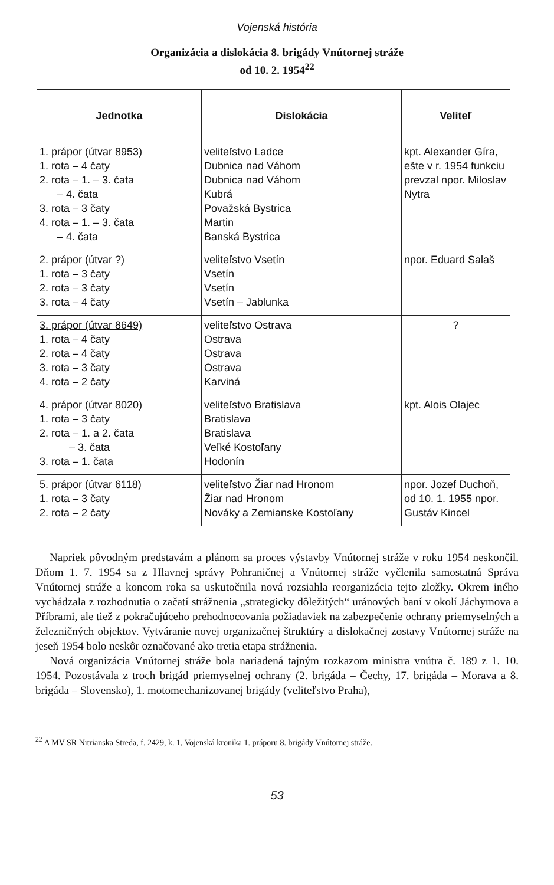Vojenská história
Organizácia a dislokácia 8. brigády Vnútornej stráže
od 10. 2. 1954<sup>22</sup>
| Jednotka | Dislokácia | Veliteľ |
| --- | --- | --- |
| 1. prápor (útvar 8953) 1. rota – 4 čaty 2. rota – 1. – 3. čata – 4. čata 3. rota – 3 čaty 4. rota – 1. – 3. čata – 4. čata | veliteľstvo Ladce Dubnica nad Váhom Dubnica nad Váhom Kubrá Považská Bystrica Martin Banská Bystrica | kpt. Alexander Gíra, ešte v r. 1954 funkciu prevzal npor. Miloslav Nytra |
| 2. prápor (útvar ?) 1. rota – 3 čaty 2. rota – 3 čaty 3. rota – 4 čaty | veliteľstvo Vsetín Vsetín Vsetín Vsetín – Jablunka | npor. Eduard Salaš |
| 3. prápor (útvar 8649) 1. rota – 4 čaty 2. rota – 4 čaty 3. rota – 3 čaty 4. rota – 2 čaty | veliteľstvo Ostrava Ostrava Ostrava Ostrava Karviná | ? |
| 4. prápor (útvar 8020) 1. rota – 3 čaty 2. rota – 1. a 2. čata – 3. čata 3. rota – 1. čata | veliteľstvo Bratislava Bratislava Bratislava Veľké Kostoľany Hodonín | kpt. Alois Olajec |
| 5. prápor (útvar 6118) 1. rota – 3 čaty 2. rota – 2 čaty | veliteľstvo Žiar nad Hronom Žiar nad Hronom Nováky a Zemianske Kostoľany | npor. Jozef Duchoň, od 10. 1. 1955 npor. Gustáv Kincel |
Napriek pôvodným predstavám a plánom sa proces výstavby Vnútornej stráže v roku 1954 neskončil. Dňom 1. 7. 1954 sa z Hlavnej správy Pohraničnej a Vnútornej stráže vyčlenila samostatná Správa Vnútornej stráže a koncom roka sa uskutočnila nová rozsiahla reorganizácia tejto zložky. Okrem iného vychádzala z rozhodnutia o začatí strážnenia „strategicky dôležitých“ uránových baní v okolí Jáchymova a Příbrami, ale tiež z pokračujúceho prehodnocovania požiadaviek na zabezpečenie ochrany priemyselných a železničných objektov. Vytváranie novej organizačnej štruktúry a dislokačnej zostavy Vnútornej stráže na jeseň 1954 bolo neskôr označované ako tretia etapa strážnenia.
Nová organizácia Vnútornej stráže bola nariadená tajným rozkazom ministra vnútra č. 189 z 1. 10. 1954. Pozostávala z troch brigád priemyselnej ochrany (2. brigáda – Čechy, 17. brigáda – Morava a 8. brigáda – Slovensko), 1. motomechanizovanej brigády (veliteľstvo Praha),
<sup>22</sup> A MV SR Nitrianska Streda, f. 2429, k. 1, Vojenská kronika 1. práporu 8. brigády Vnútornej stráže.
53